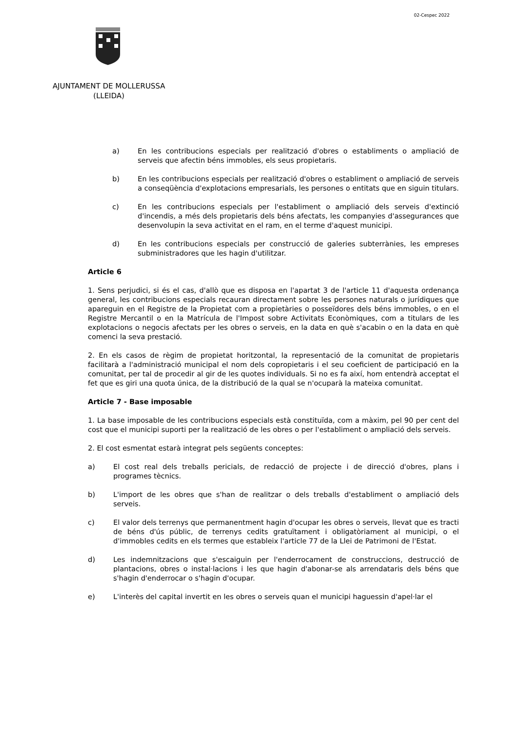02-Cespec 2022
AJUNTAMENT DE MOLLERUSSA
(LLEIDA)
a) En les contribucions especials per realització d'obres o establiments o ampliació de serveis que afectin béns immobles, els seus propietaris.
b) En les contribucions especials per realització d'obres o establiment o ampliació de serveis a conseqüència d'explotacions empresarials, les persones o entitats que en siguin titulars.
c) En les contribucions especials per l'establiment o ampliació dels serveis d'extinció d'incendis, a més dels propietaris dels béns afectats, les companyies d'assegurances que desenvolupin la seva activitat en el ram, en el terme d'aquest municipi.
d) En les contribucions especials per construcció de galeries subterrànies, les empreses subministradores que les hagin d'utilitzar.
Article 6
1. Sens perjudici, si és el cas, d'allò que es disposa en l'apartat 3 de l'article 11 d'aquesta ordenança general, les contribucions especials recauran directament sobre les persones naturals o jurídiques que apareguin en el Registre de la Propietat com a propietàries o posseïdores dels béns immobles, o en el Registre Mercantil o en la Matrícula de l'Impost sobre Activitats Econòmiques, com a titulars de les explotacions o negocis afectats per les obres o serveis, en la data en què s'acabin o en la data en què comenci la seva prestació.
2. En els casos de règim de propietat horitzontal, la representació de la comunitat de propietaris facilitarà a l'administració municipal el nom dels copropietaris i el seu coeficient de participació en la comunitat, per tal de procedir al gir de les quotes individuals. Si no es fa així, hom entendrà acceptat el fet que es giri una quota única, de la distribució de la qual se n'ocuparà la mateixa comunitat.
Article 7 - Base imposable
1. La base imposable de les contribucions especials està constituïda, com a màxim, pel 90 per cent del cost que el municipi suporti per la realització de les obres o per l'establiment o ampliació dels serveis.
2. El cost esmentat estarà integrat pels següents conceptes:
a) El cost real dels treballs pericials, de redacció de projecte i de direcció d'obres, plans i programes tècnics.
b) L'import de les obres que s'han de realitzar o dels treballs d'establiment o ampliació dels serveis.
c) El valor dels terrenys que permanentment hagin d'ocupar les obres o serveis, llevat que es tracti de béns d'ús públic, de terrenys cedits gratuïtament i obligatòriament al municipi, o el d'immobles cedits en els termes que estableix l'article 77 de la Llei de Patrimoni de l'Estat.
d) Les indemnitzacions que s'escaiguin per l'enderrocament de construccions, destrucció de plantacions, obres o instal·lacions i les que hagin d'abonar-se als arrendataris dels béns que s'hagin d'enderrocar o s'hagin d'ocupar.
e) L'interès del capital invertit en les obres o serveis quan el municipi haguessin d'apel·lar el